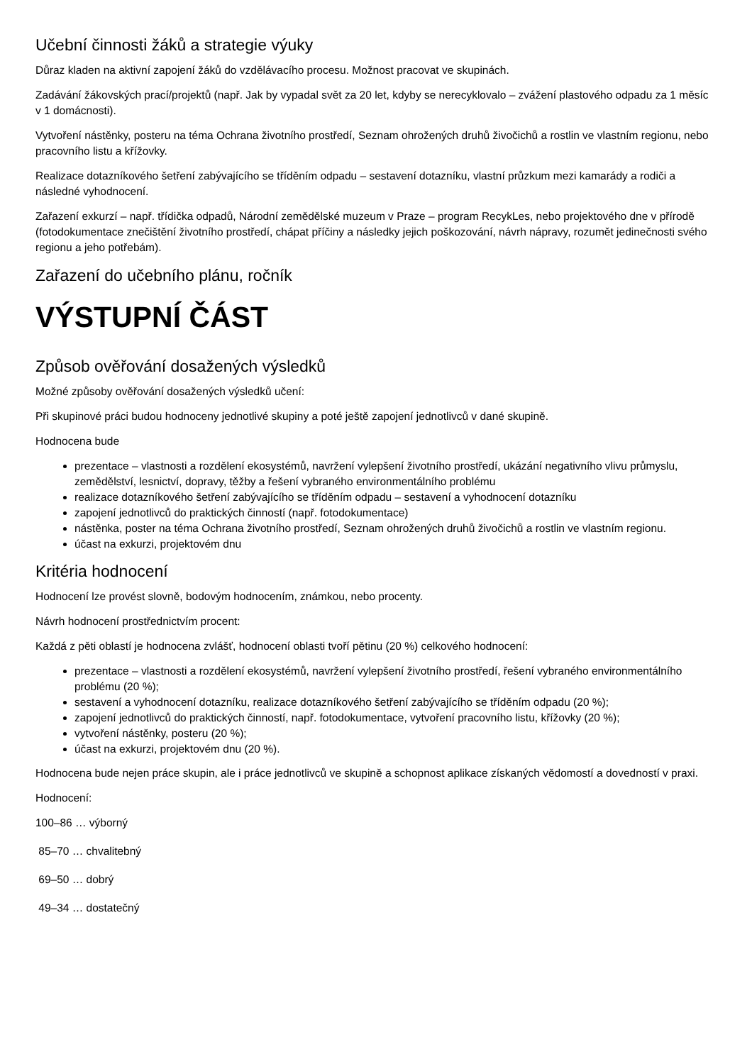Učební činnosti žáků a strategie výuky
Důraz kladen na aktivní zapojení žáků do vzdělávacího procesu. Možnost pracovat ve skupinách.
Zadávání žákovských prací/projektů (např. Jak by vypadal svět za 20 let, kdyby se nerecyklovalo – zvážení plastového odpadu za 1 měsíc v 1 domácnosti).
Vytvoření nástěnky, posteru na téma Ochrana životního prostředí, Seznam ohrožených druhů živočichů a rostlin ve vlastním regionu, nebo pracovního listu a křížovky.
Realizace dotazníkového šetření zabývajícího se tříděním odpadu – sestavení dotazníku, vlastní průzkum mezi kamarády a rodiči a následné vyhodnocení.
Zařazení exkurzí – např. třídička odpadů, Národní zemědělské muzeum v Praze – program RecykLes, nebo projektového dne v přírodě (fotodokumentace znečištění životního prostředí, chápat příčiny a následky jejich poškozování, návrh nápravy, rozumět jedinečnosti svého regionu a jeho potřebám).
Zařazení do učebního plánu, ročník
VÝSTUPNÍ ČÁST
Způsob ověřování dosažených výsledků
Možné způsoby ověřování dosažených výsledků učení:
Při skupinové práci budou hodnoceny jednotlivé skupiny a poté ještě zapojení jednotlivců v dané skupině.
Hodnocena bude
prezentace – vlastnosti a rozdělení ekosystémů, navržení vylepšení životního prostředí, ukázání negativního vlivu průmyslu, zemědělství, lesnictví, dopravy, těžby a řešení vybraného environmentálního problému
realizace dotazníkového šetření zabývajícího se tříděním odpadu – sestavení a vyhodnocení dotazníku
zapojení jednotlivců do praktických činností (např. fotodokumentace)
nástěnka, poster na téma Ochrana životního prostředí, Seznam ohrožených druhů živočichů a rostlin ve vlastním regionu.
účast na exkurzi, projektovém dnu
Kritéria hodnocení
Hodnocení lze provést slovně, bodovým hodnocením, známkou, nebo procenty.
Návrh hodnocení prostřednictvím procent:
Každá z pěti oblastí je hodnocena zvlášť, hodnocení oblasti tvoří pětinu (20 %) celkového hodnocení:
prezentace – vlastnosti a rozdělení ekosystémů, navržení vylepšení životního prostředí, řešení vybraného environmentálního problému (20 %);
sestavení a vyhodnocení dotazníku, realizace dotazníkového šetření zabývajícího se tříděním odpadu (20 %);
zapojení jednotlivců do praktických činností, např. fotodokumentace, vytvoření pracovního listu, křížovky (20 %);
vytvoření nástěnky, posteru (20 %);
účast na exkurzi, projektovém dnu (20 %).
Hodnocena bude nejen práce skupin, ale i práce jednotlivců ve skupině a schopnost aplikace získaných vědomostí a dovedností v praxi.
Hodnocení:
100–86 … výborný
85–70 … chvalitebný
69–50 … dobrý
49–34 … dostatečný